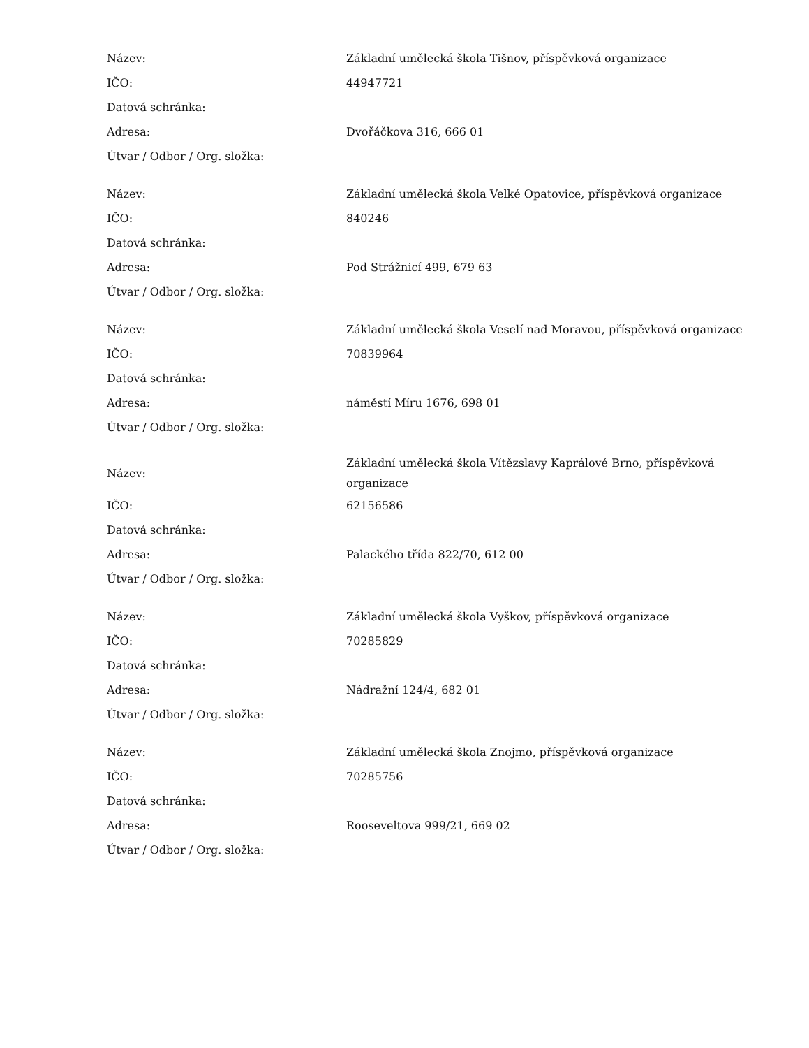| Název: | Základní umělecká škola Tišnov, příspěvková organizace |
| IČO: | 44947721 |
| Datová schránka: | |
| Adresa: | Dvořáčkova 316, 666 01 |
| Útvar / Odbor / Org. složka: | |
| Název: | Základní umělecká škola Velké Opatovice, příspěvková organizace |
| IČO: | 840246 |
| Datová schránka: | |
| Adresa: | Pod Strážnicí 499, 679 63 |
| Útvar / Odbor / Org. složka: | |
| Název: | Základní umělecká škola Veselí nad Moravou, příspěvková organizace |
| IČO: | 70839964 |
| Datová schránka: | |
| Adresa: | náměstí Míru 1676, 698 01 |
| Útvar / Odbor / Org. složka: | |
| Název: | Základní umělecká škola Vítězslavy Kaprálové Brno, příspěvková organizace |
| IČO: | 62156586 |
| Datová schránka: | |
| Adresa: | Palackého třída 822/70, 612 00 |
| Útvar / Odbor / Org. složka: | |
| Název: | Základní umělecká škola Vyškov, příspěvková organizace |
| IČO: | 70285829 |
| Datová schránka: | |
| Adresa: | Nádražní 124/4, 682 01 |
| Útvar / Odbor / Org. složka: | |
| Název: | Základní umělecká škola Znojmo, příspěvková organizace |
| IČO: | 70285756 |
| Datová schránka: | |
| Adresa: | Rooseveltova 999/21, 669 02 |
| Útvar / Odbor / Org. složka: | |